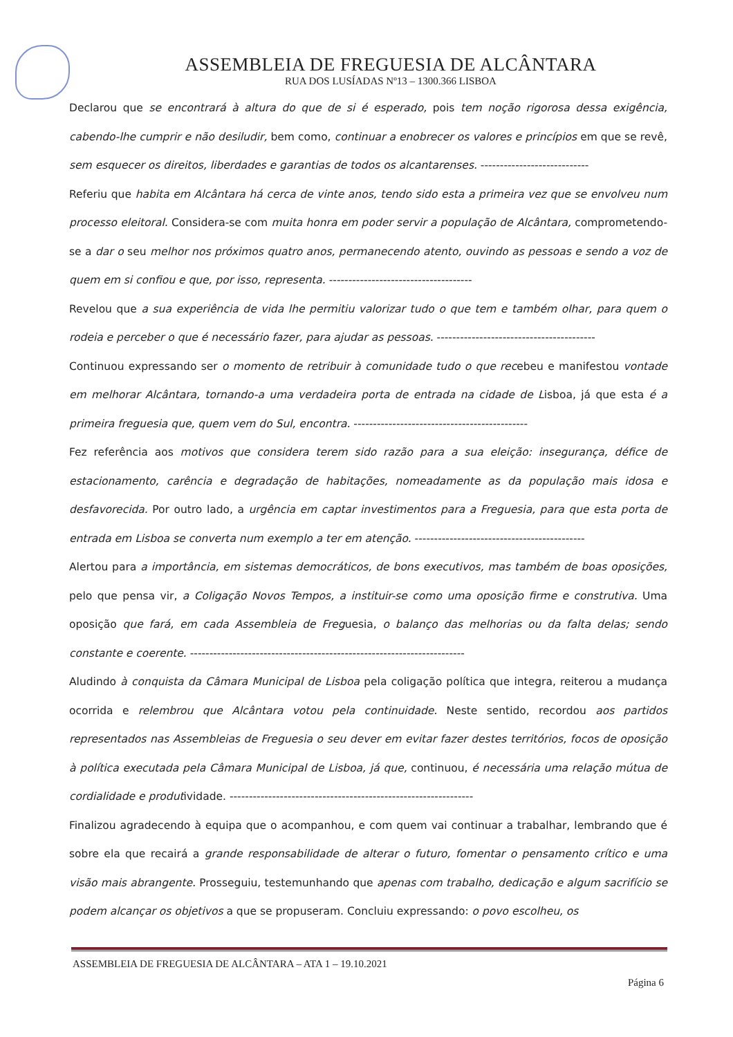ASSEMBLEIA DE FREGUESIA DE ALCÂNTARA
RUA DOS LUSÍADAS Nº13 – 1300.366 LISBOA
Declarou que se encontrará à altura do que de si é esperado, pois tem noção rigorosa dessa exigência, cabendo-lhe cumprir e não desiludir, bem como, continuar a enobrecer os valores e princípios em que se revê, sem esquecer os direitos, liberdades e garantias de todos os alcantarenses. ----------------------------
Referiu que habita em Alcântara há cerca de vinte anos, tendo sido esta a primeira vez que se envolveu num processo eleitoral. Considera-se com muita honra em poder servir a população de Alcântara, comprometendo-se a dar o seu melhor nos próximos quatro anos, permanecendo atento, ouvindo as pessoas e sendo a voz de quem em si confiou e que, por isso, representa. -------------------------------------
Revelou que a sua experiência de vida lhe permitiu valorizar tudo o que tem e também olhar, para quem o rodeia e perceber o que é necessário fazer, para ajudar as pessoas. -----------------------------------------
Continuou expressando ser o momento de retribuir à comunidade tudo o que recebeu e manifestou vontade em melhorar Alcântara, tornando-a uma verdadeira porta de entrada na cidade de Lisboa, já que esta é a primeira freguesia que, quem vem do Sul, encontra. ---------------------------------------------
Fez referência aos motivos que considera terem sido razão para a sua eleição: insegurança, défice de estacionamento, carência e degradação de habitações, nomeadamente as da população mais idosa e desfavorecida. Por outro lado, a urgência em captar investimentos para a Freguesia, para que esta porta de entrada em Lisboa se converta num exemplo a ter em atenção. --------------------------------------------
Alertou para a importância, em sistemas democráticos, de bons executivos, mas também de boas oposições, pelo que pensa vir, a Coligação Novos Tempos, a instituir-se como uma oposição firme e construtiva. Uma oposição que fará, em cada Assembleia de Freguesia, o balanço das melhorias ou da falta delas; sendo constante e coerente. -----------------------------------------------------------------------
Aludindo à conquista da Câmara Municipal de Lisboa pela coligação política que integra, reiterou a mudança ocorrida e relembrou que Alcântara votou pela continuidade. Neste sentido, recordou aos partidos representados nas Assembleias de Freguesia o seu dever em evitar fazer destes territórios, focos de oposição à política executada pela Câmara Municipal de Lisboa, já que, continuou, é necessária uma relação mútua de cordialidade e produtividade. ---------------------------------------------------------------
Finalizou agradecendo à equipa que o acompanhou, e com quem vai continuar a trabalhar, lembrando que é sobre ela que recairá a grande responsabilidade de alterar o futuro, fomentar o pensamento crítico e uma visão mais abrangente. Prosseguiu, testemunhando que apenas com trabalho, dedicação e algum sacrifício se podem alcançar os objetivos a que se propuseram. Concluiu expressando: o povo escolheu, os
ASSEMBLEIA DE FREGUESIA DE ALCÂNTARA – ATA 1 – 19.10.2021
Página 6